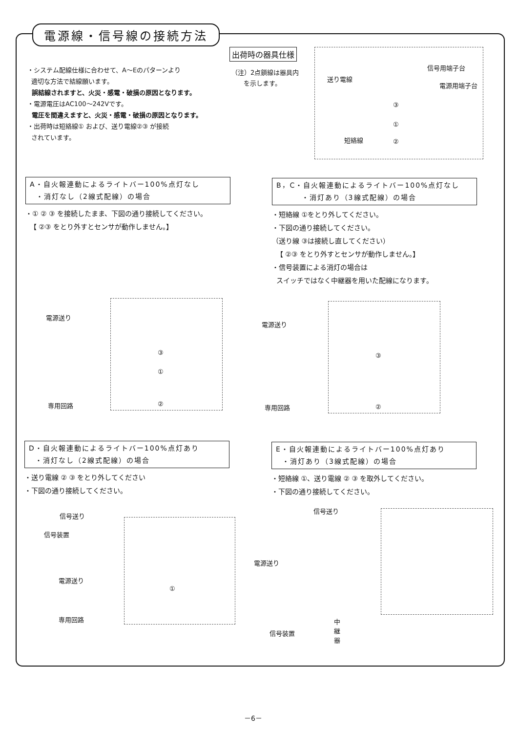電源線・信号線の接続方法
・システム配線仕様に合わせて、A～Eのパターンより
適切な方法で結線願います。
誤結線されますと、火災・感電・破損の原因となります。
・電源電圧はAC100～242Vです。
電圧を間違えますと、火災・感電・破損の原因となります。
・出荷時は短絡線① および、送り電線②③ が接続
されています。
出荷時の器具仕様
（注）2点鎖線は器具内
を示します。
信号用端子台
送り電線
電源用端子台
③
①
短絡線 ②
A・自火報連動によるライトバー100%点灯なし
・消灯なし（2線式配線）の場合
・① ② ③ を接続したまま、下図の通り接続してください。
【 ②③ をとり外すとセンサが動作しません。】
B，C・自火報連動によるライトバー100%点灯なし
・消灯あり（3線式配線）の場合
・短絡線 ①をとり外してください。
・下図の通り接続してください。
（送り線 ③は接続し直してください）
【 ②③ をとり外すとセンサが動作しません。】
・信号装置による消灯の場合は
スイッチではなく中継器を用いた配線になります。
③
①
②
電源送り
専用回路
③
②
電源送り
専用回路
D・自火報連動によるライトバー100%点灯あり
・消灯なし（2線式配線）の場合
・送り電線 ② ③ をとり外してください
・下図の通り接続してください。
E・自火報連動によるライトバー100%点灯あり
・消灯あり（3線式配線）の場合
・短絡線 ①、送り電線 ② ③ を取外してください。
・下図の通り接続してください。
①
信号送り
信号装置
電源送り
専用回路
信号送り
電源送り
信号装置
中
継
器
－6－